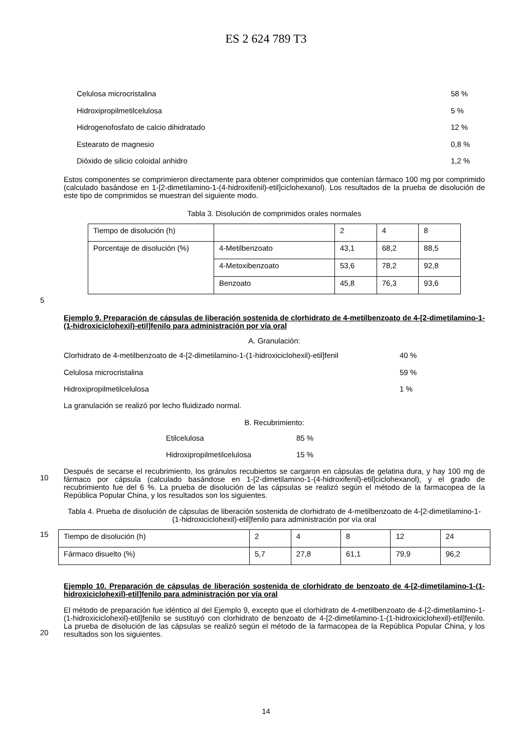ES 2 624 789 T3
Celulosa microcristalina 58 %
Hidroxipropilmetilcelulosa 5 %
Hidrogenofosfato de calcio dihidratado 12 %
Estearato de magnesio 0,8 %
Dióxido de silicio coloidal anhidro 1,2 %
Estos componentes se comprimieron directamente para obtener comprimidos que contenían fármaco 100 mg por comprimido (calculado basándose en 1-[2-dimetilamino-1-(4-hidroxifenil)-etil]ciclohexanol). Los resultados de la prueba de disolución de este tipo de comprimidos se muestran del siguiente modo.
Tabla 3. Disolución de comprimidos orales normales
| Tiempo de disolución (h) | | 2 | 4 | 8 |
| Porcentaje de disolución (%) | 4-Metilbenzoato | 43,1 | 68,2 | 88,5 |
| | 4-Metoxibenzoato | 53,6 | 78,2 | 92,8 |
| | Benzoato | 45,8 | 76,3 | 93,6 |
5
Ejemplo 9. Preparación de cápsulas de liberación sostenida de clorhidrato de 4-metilbenzoato de 4-[2-dimetilamino-1-(1-hidroxiciclohexil)-etil]fenilo para administración por vía oral
A. Granulación:
Clorhidrato de 4-metilbenzoato de 4-[2-dimetilamino-1-(1-hidroxiciclohexil)-etil]fenil 40 %
Celulosa microcristalina 59 %
Hidroxipropilmetilcelulosa 1 %
La granulación se realizó por lecho fluidizado normal.
B. Recubrimiento:
Etilcelulosa 85 %
Hidroxipropilmetilcelulosa 15 %
Después de secarse el recubrimiento, los gránulos recubiertos se cargaron en cápsulas de gelatina dura, y hay 100 mg de fármaco por cápsula (calculado basándose en 1-[2-dimetilamino-1-(4-hidroxifenil)-etil]ciclohexanol), y el grado de recubrimiento fue del 6 %. La prueba de disolución de las cápsulas se realizó según el método de la farmacopea de la República Popular China, y los resultados son los siguientes.
Tabla 4. Prueba de disolución de cápsulas de liberación sostenida de clorhidrato de 4-metilbenzoato de 4-[2-dimetilamino-1-(1-hidroxiciclohexil)-etil]fenilo para administración por vía oral
| Tiempo de disolución (h) | 2 | 4 | 8 | 12 | 24 |
| Fármaco disuelto (%) | 5,7 | 27,8 | 61,1 | 79,9 | 96,2 |
Ejemplo 10. Preparación de cápsulas de liberación sostenida de clorhidrato de benzoato de 4-[2-dimetilamino-1-(1-hidroxiciclohexil)-etil]fenilo para administración por vía oral
El método de preparación fue idéntico al del Ejemplo 9, excepto que el clorhidrato de 4-metilbenzoato de 4-[2-dimetilamino-1-(1-hidroxiciclohexil)-etil]fenilo se sustituyó con clorhidrato de benzoato de 4-[2-dimetilamino-1-(1-hidroxiciclohexil)-etil]fenilo. La prueba de disolución de las cápsulas se realizó según el método de la farmacopea de la República Popular China, y los resultados son los siguientes.
10
15
20
14